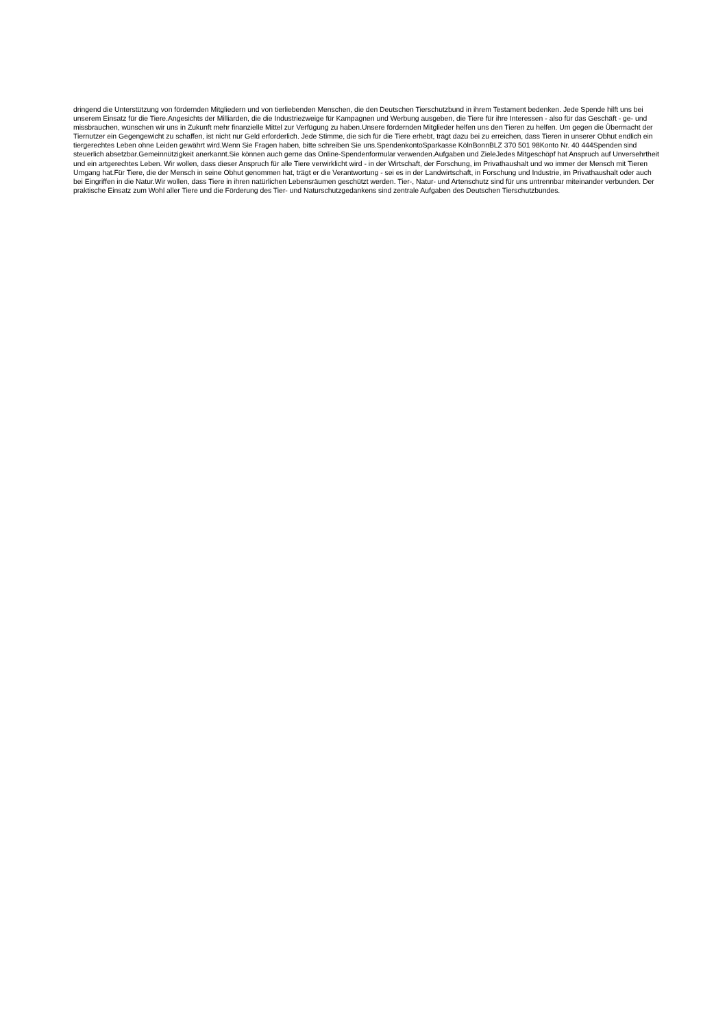dringend die Unterstützung von fördernden Mitgliedern und von tierliebenden Menschen, die den Deutschen Tierschutzbund in ihrem Testament bedenken. Jede Spende hilft uns bei unserem Einsatz für die Tiere.Angesichts der Milliarden, die die Industriezweige für Kampagnen und Werbung ausgeben, die Tiere für ihre Interessen - also für das Geschäft - ge- und missbrauchen, wünschen wir uns in Zukunft mehr finanzielle Mittel zur Verfügung zu haben.Unsere fördernden Mitglieder helfen uns den Tieren zu helfen. Um gegen die Übermacht der Tiernutzer ein Gegengewicht zu schaffen, ist nicht nur Geld erforderlich. Jede Stimme, die sich für die Tiere erhebt, trägt dazu bei zu erreichen, dass Tieren in unserer Obhut endlich ein tiergerechtes Leben ohne Leiden gewährt wird.Wenn Sie Fragen haben, bitte schreiben Sie uns.SpendenkontoSparkasse KölnBonnBLZ 370 501 98Konto Nr. 40 444Spenden sind steuerlich absetzbar.Gemeinnützigkeit anerkannt.Sie können auch gerne das Online-Spendenformular verwenden.Aufgaben und ZieleJedes Mitgeschöpf hat Anspruch auf Unversehrtheit und ein artgerechtes Leben. Wir wollen, dass dieser Anspruch für alle Tiere verwirklicht wird - in der Wirtschaft, der Forschung, im Privathaushalt und wo immer der Mensch mit Tieren Umgang hat.Für Tiere, die der Mensch in seine Obhut genommen hat, trägt er die Verantwortung - sei es in der Landwirtschaft, in Forschung und Industrie, im Privathaushalt oder auch bei Eingriffen in die Natur.Wir wollen, dass Tiere in ihren natürlichen Lebensräumen geschützt werden. Tier-, Natur- und Artenschutz sind für uns untrennbar miteinander verbunden. Der praktische Einsatz zum Wohl aller Tiere und die Förderung des Tier- und Naturschutzgedankens sind zentrale Aufgaben des Deutschen Tierschutzbundes.